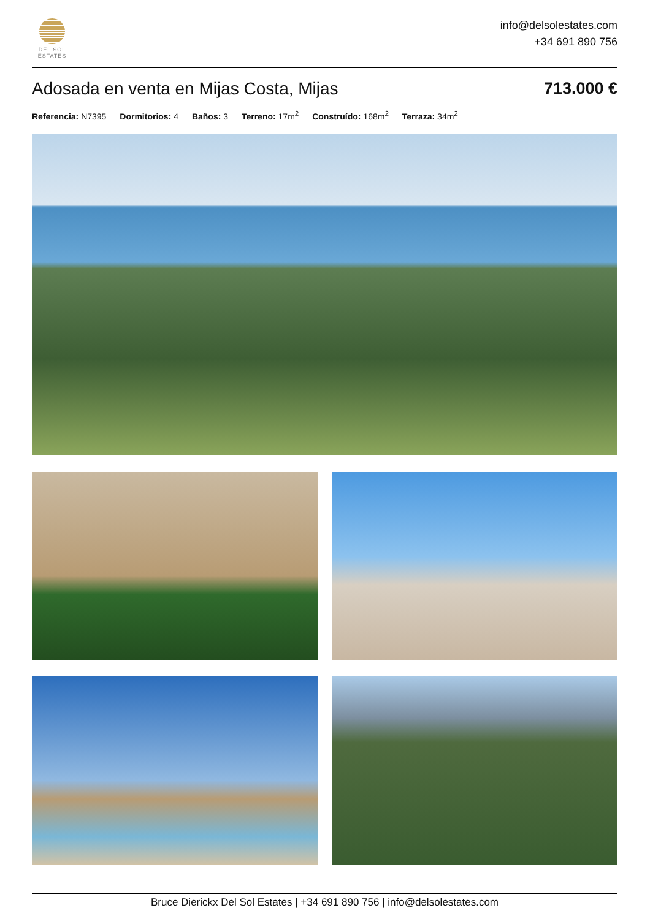DEL SOL
ESTATES
info@delsolestates.com
+34 691 890 756
Adosada en venta en Mijas Costa, Mijas 713.000 €
Referencia: N7395 Dormitorios: 4 Baños: 3 Terreno: 17m<sup>2</sup> Construído: 168m<sup>2</sup> Terraza: 34m<sup>2</sup>
Bruce Dierickx Del Sol Estates | +34 691 890 756 | info@delsolestates.com